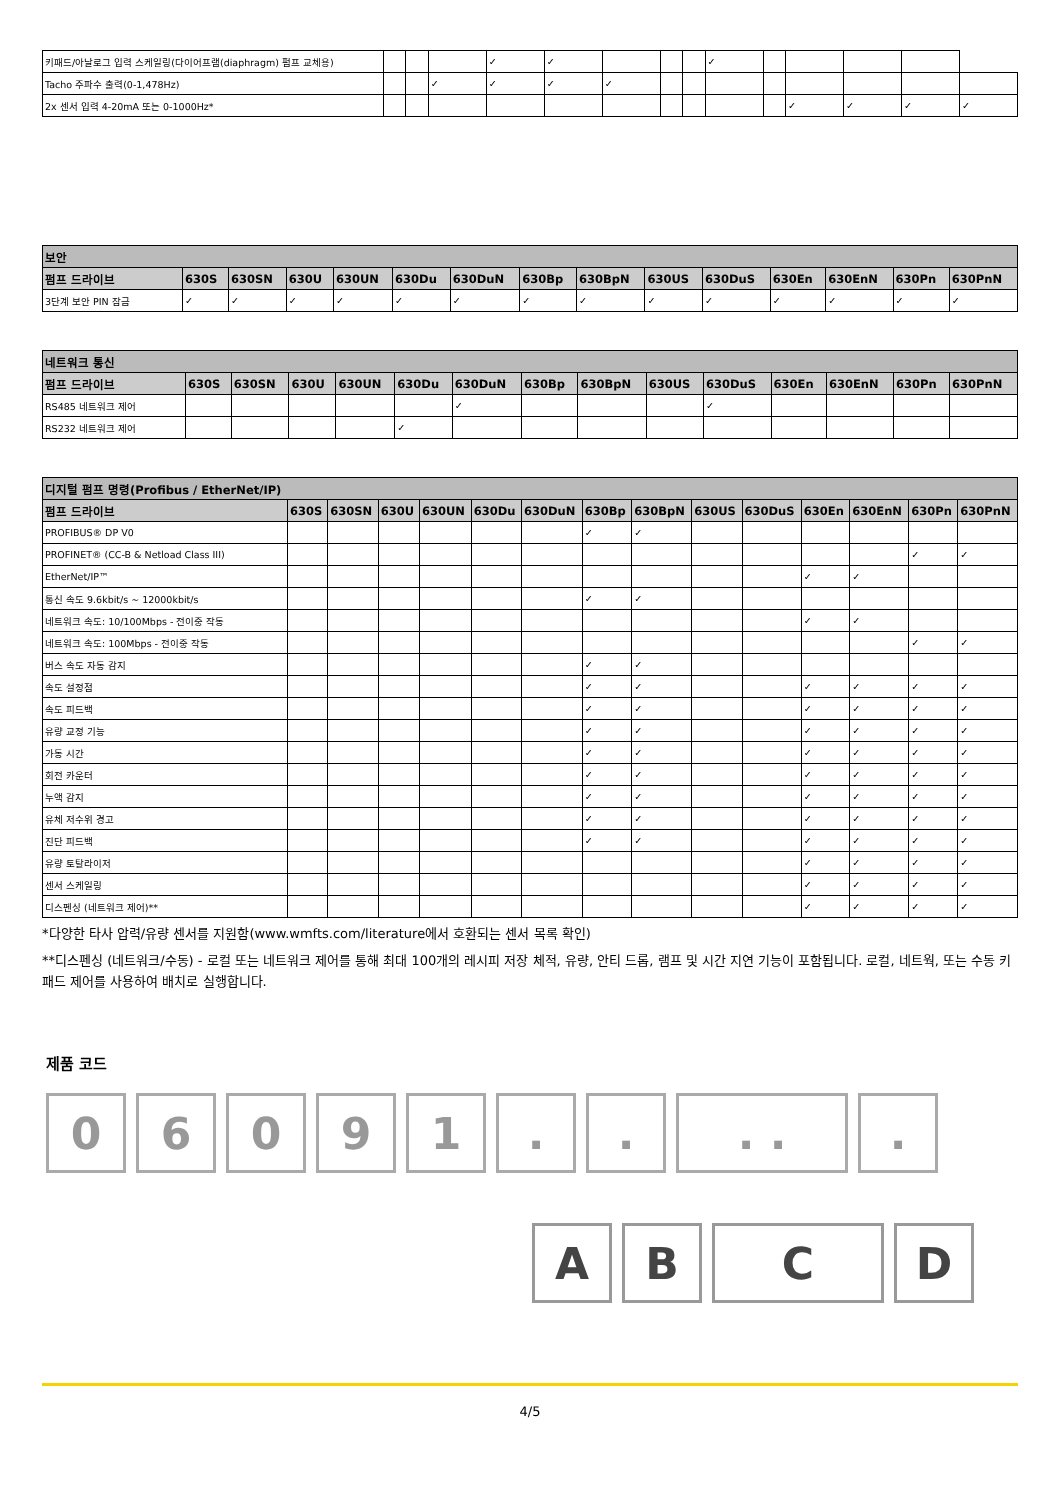| 키패드/아날로그 입력 스케일링(다이어프램(diaphragm) 펌프 교체용) | | | | ✓ | ✓ | | | | ✓ | | | | | |
| Tacho 주파수 출력(0-1,478Hz) | | | ✓ | ✓ | ✓ | ✓ | | | | | | | | |
| 2x 센서 입력 4-20mA 또는 0-1000Hz* | | | | | | | | | | | ✓ | ✓ | ✓ | ✓ |
| 보안 | | | | | | | | | | | | | | |
| --- | --- | --- | --- | --- | --- | --- | --- | --- | --- | --- | --- | --- | --- | --- |
| 펌프 드라이브 | 630S | 630SN | 630U | 630UN | 630Du | 630DuN | 630Bp | 630BpN | 630US | 630DuS | 630En | 630EnN | 630Pn | 630PnN |
| 3단계 보안 PIN 잠금 | ✓ | ✓ | ✓ | ✓ | ✓ | ✓ | ✓ | ✓ | ✓ | ✓ | ✓ | ✓ | ✓ | ✓ |
| 네트워크 통신 | | | | | | | | | | | | | | |
| --- | --- | --- | --- | --- | --- | --- | --- | --- | --- | --- | --- | --- | --- | --- |
| 펌프 드라이브 | 630S | 630SN | 630U | 630UN | 630Du | 630DuN | 630Bp | 630BpN | 630US | 630DuS | 630En | 630EnN | 630Pn | 630PnN |
| RS485 네트워크 제어 | | | | | | ✓ | | | | ✓ | | | | |
| RS232 네트워크 제어 | | | | | ✓ | | | | | | | | | |
| 디지털 펌프 명령(Profibus / EtherNet/IP) | | | | | | | | | | | | | | |
| --- | --- | --- | --- | --- | --- | --- | --- | --- | --- | --- | --- | --- | --- | --- |
| 펌프 드라이브 | 630S | 630SN | 630U | 630UN | 630Du | 630DuN | 630Bp | 630BpN | 630US | 630DuS | 630En | 630EnN | 630Pn | 630PnN |
| PROFIBUS® DP V0 | | | | | | | ✓ | ✓ | | | | | | |
| PROFINET® (CC-B & Netload Class III) | | | | | | | | | | | | | ✓ | ✓ |
| EtherNet/IP™ | | | | | | | | | | | ✓ | ✓ | | |
| 통신 속도 9.6kbit/s ~ 12000kbit/s | | | | | | | ✓ | ✓ | | | | | | |
| 네트워크 속도: 10/100Mbps - 전이중 작동 | | | | | | | | | | | ✓ | ✓ | | |
| 네트워크 속도: 100Mbps - 전이중 작동 | | | | | | | | | | | | | ✓ | ✓ |
| 버스 속도 자동 감지 | | | | | | | ✓ | ✓ | | | | | | |
| 속도 설정점 | | | | | | | ✓ | ✓ | | | ✓ | ✓ | ✓ | ✓ |
| 속도 피드백 | | | | | | | ✓ | ✓ | | | ✓ | ✓ | ✓ | ✓ |
| 유량 교정 기능 | | | | | | | ✓ | ✓ | | | ✓ | ✓ | ✓ | ✓ |
| 가동 시간 | | | | | | | ✓ | ✓ | | | ✓ | ✓ | ✓ | ✓ |
| 회전 카운터 | | | | | | | ✓ | ✓ | | | ✓ | ✓ | ✓ | ✓ |
| 누액 감지 | | | | | | | ✓ | ✓ | | | ✓ | ✓ | ✓ | ✓ |
| 유체 저수위 경고 | | | | | | | ✓ | ✓ | | | ✓ | ✓ | ✓ | ✓ |
| 진단 피드백 | | | | | | | ✓ | ✓ | | | ✓ | ✓ | ✓ | ✓ |
| 유량 토탈라이저 | | | | | | | | | | | ✓ | ✓ | ✓ | ✓ |
| 센서 스케일링 | | | | | | | | | | | ✓ | ✓ | ✓ | ✓ |
| 디스펜싱 (네트워크 제어)** | | | | | | | | | | | ✓ | ✓ | ✓ | ✓ |
*다양한 타사 압력/유량 센서를 지원함(www.wmfts.com/literature에서 호환되는 센서 목록 확인)
**디스펜싱 (네트워크/수동) - 로컬 또는 네트워크 제어를 통해 최대 100개의 레시피 저장 체적, 유량, 안티 드롭, 램프 및 시간 지연 기능이 포함됩니다. 로컬, 네트웍, 또는 수동 키패드 제어를 사용하여 배치로 실행합니다.
제품 코드
0 6 0 9 1 . . . . .
A B C D
4/5